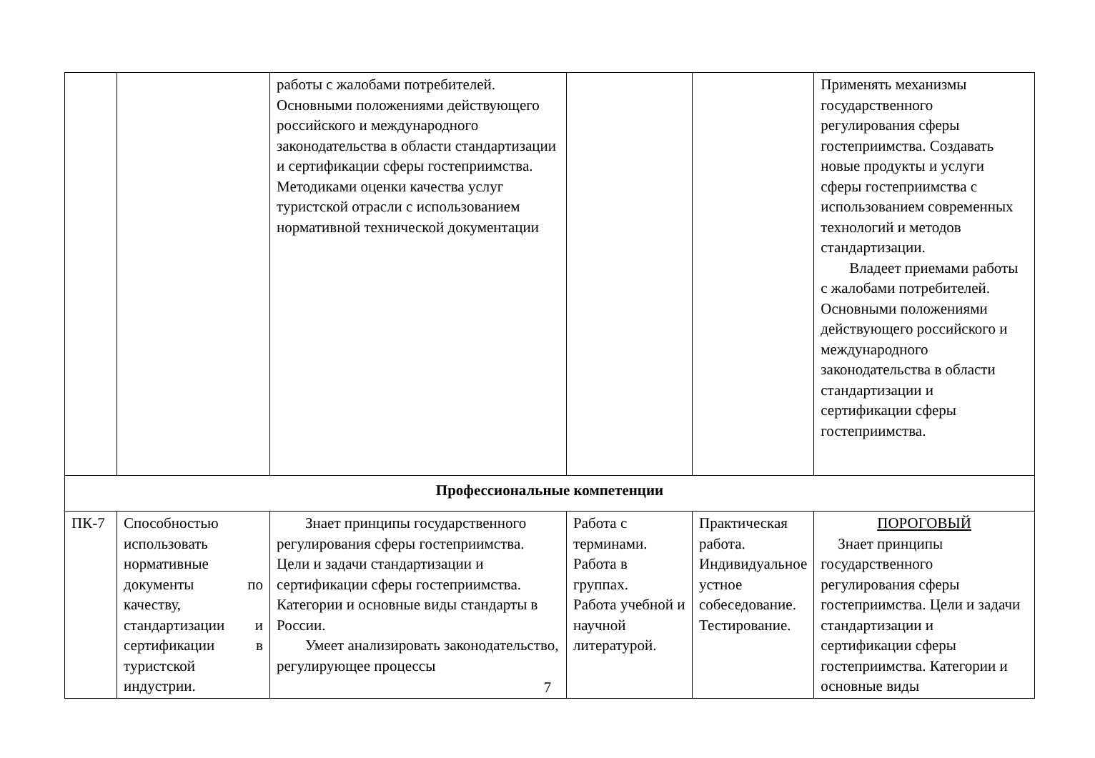| | | работы с жалобами потребителей. Основными положениями действующего российского и международного законодательства в области стандартизации и сертификации сферы гостеприимства. Методиками оценки качества услуг туристской отрасли с использованием нормативной технической документации | | | Применять механизмы государственного регулирования сферы гостеприимства. Создавать новые продукты и услуги сферы гостеприимства с использованием современных технологий и методов стандартизации. Владеет приемами работы с жалобами потребителей. Основными положениями действующего российского и международного законодательства в области стандартизации и сертификации сферы гостеприимства. |
| Профессиональные компетенции | | | | | |
| ПК-7 | Способностью использовать нормативные документы по качеству, стандартизации и сертификации в туристской индустрии. | Знает принципы государственного регулирования сферы гостеприимства. Цели и задачи стандартизации и сертификации сферы гостеприимства. Категории и основные виды стандарты в России. Умеет анализировать законодательство, регулирующее процессы | Работа с терминами. Работа в группах. Работа учебной и научной литературой. | Практическая работа. Индивидуальное устное собеседование. Тестирование. | ПОРОГОВЫЙ Знает принципы государственного регулирования сферы гостеприимства. Цели и задачи стандартизации и сертификации сферы гостеприимства. Категории и основные виды |
7